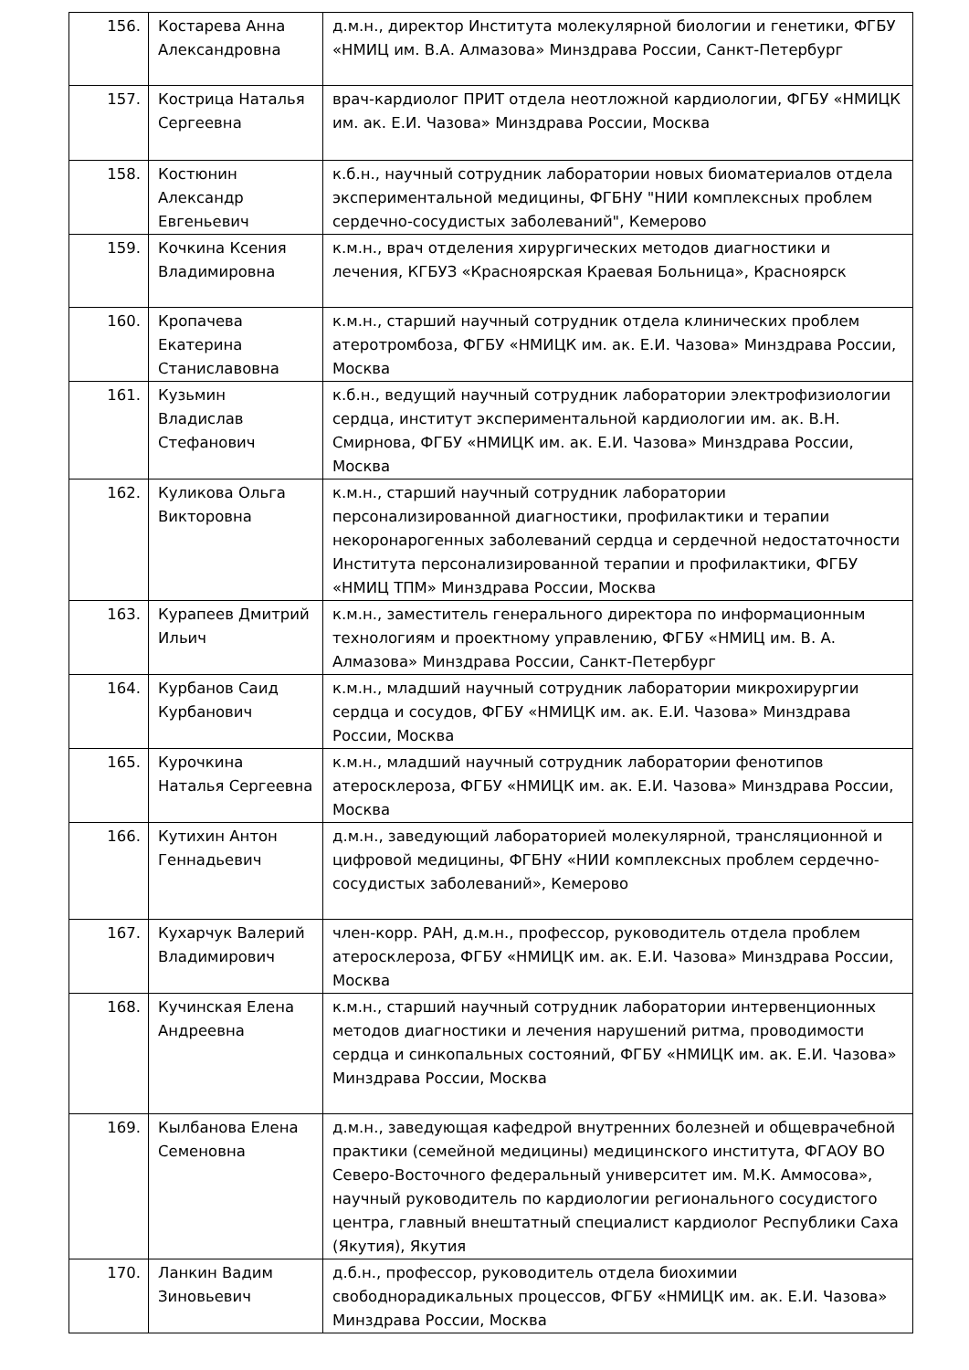| 156. | Костарева Анна Александровна | д.м.н., директор Института молекулярной биологии и генетики, ФГБУ «НМИЦ им. В.А. Алмазова» Минздрава России, Санкт-Петербург |
| 157. | Кострица Наталья Сергеевна | врач-кардиолог ПРИТ отдела неотложной кардиологии, ФГБУ «НМИЦК им. ак. Е.И. Чазова» Минздрава России, Москва |
| 158. | Костюнин Александр Евгеньевич | к.б.н., научный сотрудник лаборатории новых биоматериалов отдела экспериментальной медицины, ФГБНУ "НИИ комплексных проблем сердечно-сосудистых заболеваний", Кемерово |
| 159. | Кочкина Ксения Владимировна | к.м.н., врач отделения хирургических методов диагностики и лечения, КГБУЗ «Красноярская Краевая Больница», Красноярск |
| 160. | Кропачева Екатерина Станиславовна | к.м.н., старший научный сотрудник отдела клинических проблем атеротромбоза, ФГБУ «НМИЦК им. ак. Е.И. Чазова» Минздрава России, Москва |
| 161. | Кузьмин Владислав Стефанович | к.б.н., ведущий научный сотрудник лаборатории электрофизиологии сердца, институт экспериментальной кардиологии им. ак. В.Н. Смирнова, ФГБУ «НМИЦК им. ак. Е.И. Чазова» Минздрава России, Москва |
| 162. | Куликова Ольга Викторовна | к.м.н., старший научный сотрудник лаборатории персонализированной диагностики, профилактики и терапии некоронарогенных заболеваний сердца и сердечной недостаточности Института персонализированной терапии и профилактики, ФГБУ «НМИЦ ТПМ» Минздрава России, Москва |
| 163. | Курапеев Дмитрий Ильич | к.м.н., заместитель генерального директора по информационным технологиям и проектному управлению, ФГБУ «НМИЦ им. В. А. Алмазова» Минздрава России, Санкт-Петербург |
| 164. | Курбанов Саид Курбанович | к.м.н., младший научный сотрудник лаборатории микрохирургии сердца и сосудов, ФГБУ «НМИЦК им. ак. Е.И. Чазова» Минздрава России, Москва |
| 165. | Курочкина Наталья Сергеевна | к.м.н., младший научный сотрудник лаборатории фенотипов атеросклероза, ФГБУ «НМИЦК им. ак. Е.И. Чазова» Минздрава России, Москва |
| 166. | Кутихин Антон Геннадьевич | д.м.н., заведующий лабораторией молекулярной, трансляционной и цифровой медицины, ФГБНУ «НИИ комплексных проблем сердечно-сосудистых заболеваний», Кемерово |
| 167. | Кухарчук Валерий Владимирович | член-корр. РАН, д.м.н., профессор, руководитель отдела проблем атеросклероза, ФГБУ «НМИЦК им. ак. Е.И. Чазова» Минздрава России, Москва |
| 168. | Кучинская Елена Андреевна | к.м.н., старший научный сотрудник лаборатории интервенционных методов диагностики и лечения нарушений ритма, проводимости сердца и синкопальных состояний, ФГБУ «НМИЦК им. ак. Е.И. Чазова» Минздрава России, Москва |
| 169. | Кылбанова Елена Семеновна | д.м.н., заведующая кафедрой внутренних болезней и общеврачебной практики (семейной медицины) медицинского института, ФГАОУ ВО Северо-Восточного федеральный университет им. М.К. Аммосова», научный руководитель по кардиологии регионального сосудистого центра, главный внештатный специалист кардиолог Республики Саха (Якутия), Якутия |
| 170. | Ланкин Вадим Зиновьевич | д.б.н., профессор, руководитель отдела биохимии свободнорадикальных процессов, ФГБУ «НМИЦК им. ак. Е.И. Чазова» Минздрава России, Москва |